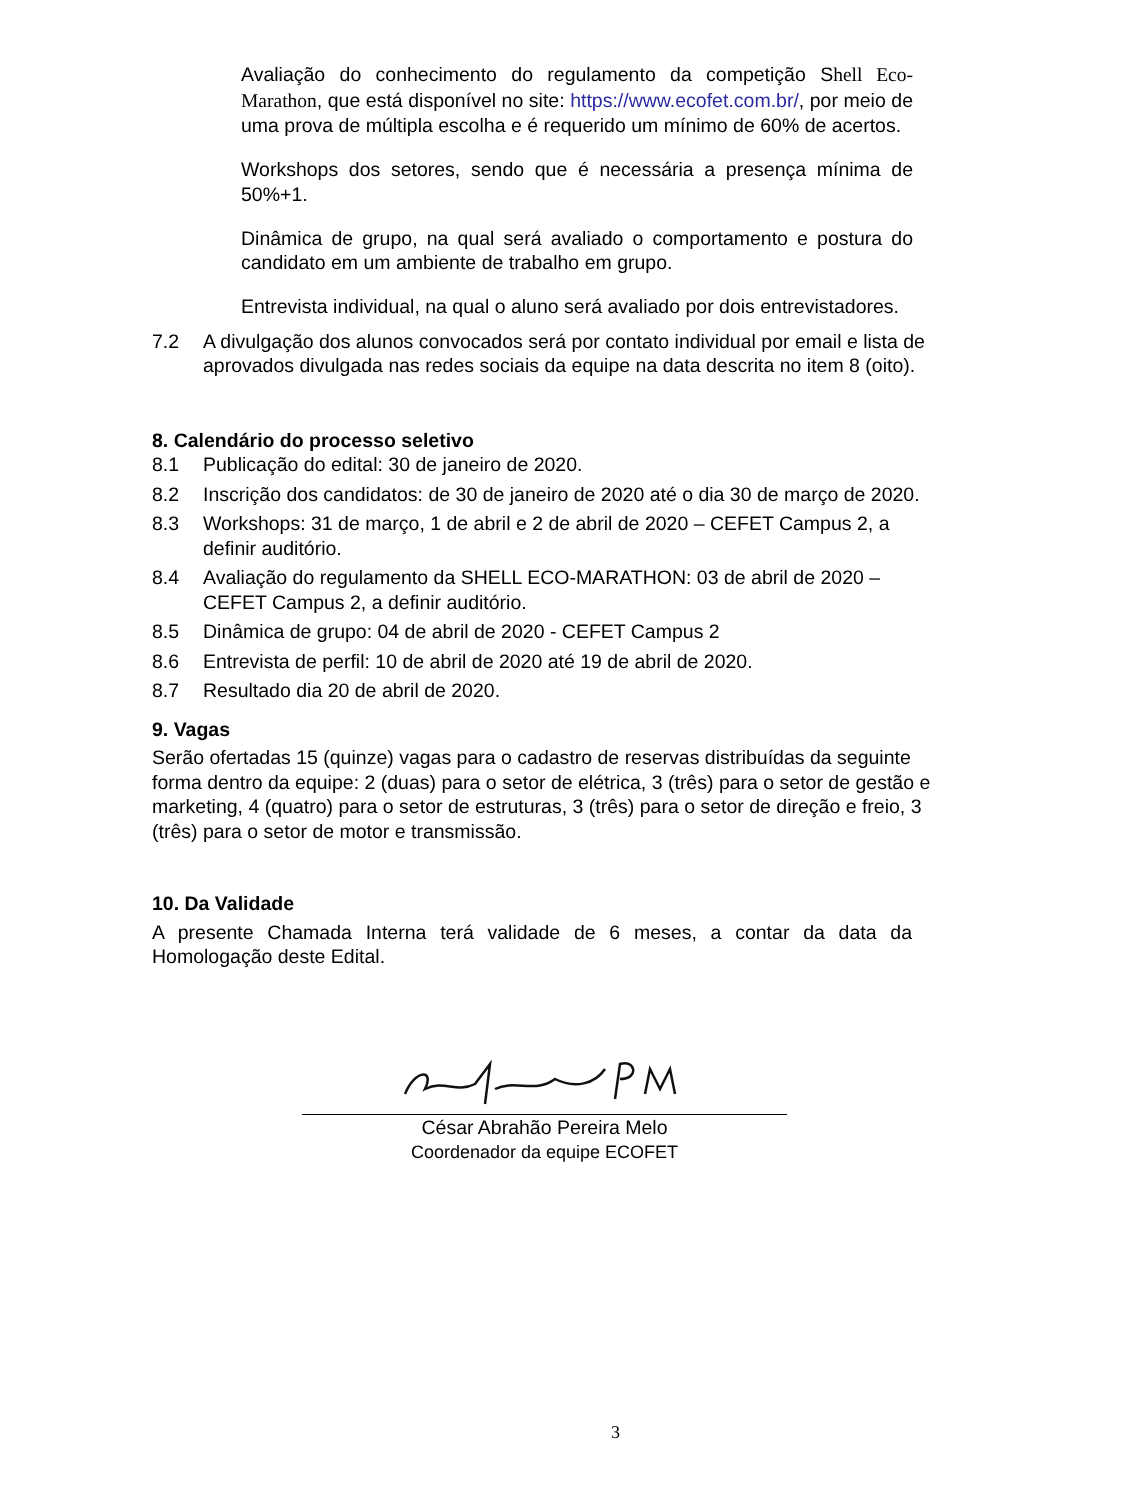Avaliação do conhecimento do regulamento da competição Shell Eco-Marathon, que está disponível no site: https://www.ecofet.com.br/, por meio de uma prova de múltipla escolha e é requerido um mínimo de 60% de acertos.
Workshops dos setores, sendo que é necessária a presença mínima de 50%+1.
Dinâmica de grupo, na qual será avaliado o comportamento e postura do candidato em um ambiente de trabalho em grupo.
Entrevista individual, na qual o aluno será avaliado por dois entrevistadores.
7.2 A divulgação dos alunos convocados será por contato individual por email e lista de aprovados divulgada nas redes sociais da equipe na data descrita no item 8 (oito).
8. Calendário do processo seletivo
8.1 Publicação do edital: 30 de janeiro de 2020.
8.2 Inscrição dos candidatos: de 30 de janeiro de 2020 até o dia 30 de março de 2020.
8.3 Workshops: 31 de março, 1 de abril e 2 de abril de 2020 – CEFET Campus 2, a definir auditório.
8.4 Avaliação do regulamento da SHELL ECO-MARATHON: 03 de abril de 2020 – CEFET Campus 2, a definir auditório.
8.5 Dinâmica de grupo: 04 de abril de 2020 - CEFET Campus 2
8.6 Entrevista de perfil: 10 de abril de 2020 até 19 de abril de 2020.
8.7 Resultado dia 20 de abril de 2020.
9. Vagas
Serão ofertadas 15 (quinze) vagas para o cadastro de reservas distribuídas da seguinte forma dentro da equipe: 2 (duas) para o setor de elétrica, 3 (três) para o setor de gestão e marketing, 4 (quatro) para o setor de estruturas, 3 (três) para o setor de direção e freio, 3 (três) para o setor de motor e transmissão.
10. Da Validade
A presente Chamada Interna terá validade de 6 meses, a contar da data da Homologação deste Edital.
César Abrahão Pereira Melo
Coordenador da equipe ECOFET
3